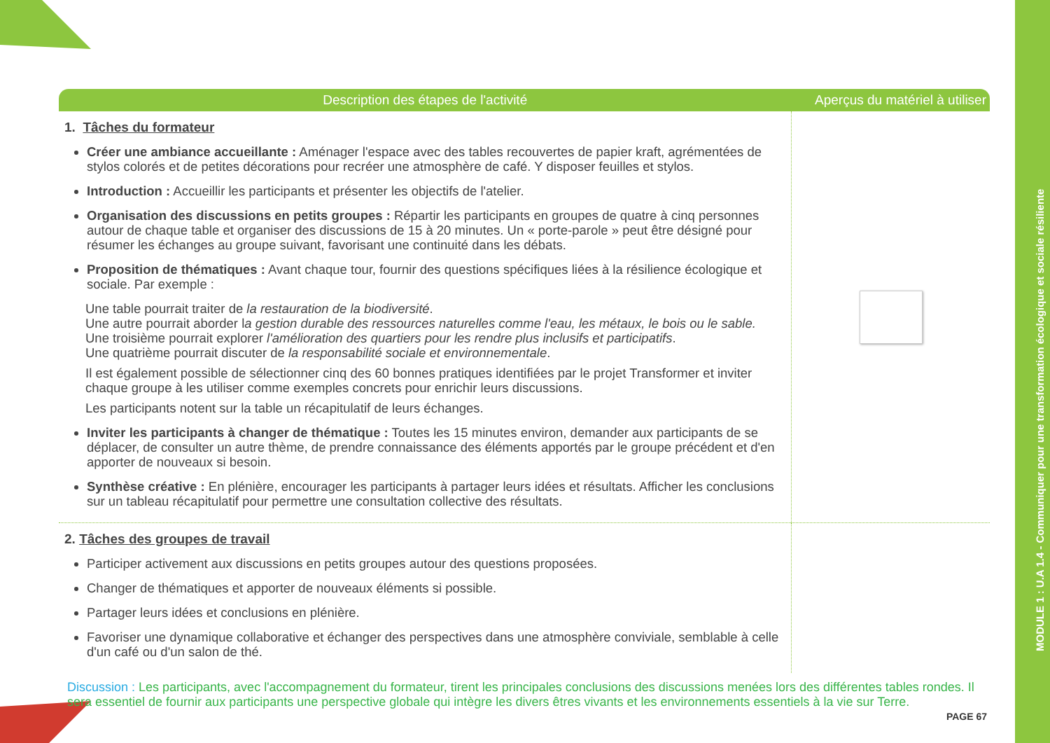MODULE 1 : U.A 1.4 - Communiquer pour une transformation écologique et sociale résiliente
| Description des étapes de l'activité | Aperçus du matériel à utiliser |
| --- | --- |
| 1. Tâches du formateur Créer une ambiance accueillante : Aménager l'espace avec des tables recouvertes de papier kraft, agrémentées de stylos colorés et de petites décorations pour recréer une atmosphère de café. Y disposer feuilles et stylos. Introduction : Accueillir les participants et présenter les objectifs de l'atelier. Organisation des discussions en petits groupes : Répartir les participants en groupes de quatre à cinq personnes autour de chaque table et organiser des discussions de 15 à 20 minutes. Un « porte-parole » peut être désigné pour résumer les échanges au groupe suivant, favorisant une continuité dans les débats. Proposition de thématiques : Avant chaque tour, fournir des questions spécifiques liées à la résilience écologique et sociale. Par exemple : Une table pourrait traiter de la restauration de la biodiversité . Une autre pourrait aborder l a gestion durable des ressources naturelles comme l'eau, les métaux, le bois ou le sable. Une troisième pourrait explorer l'amélioration des quartiers pour les rendre plus inclusifs et participatifs . Une quatrième pourrait discuter de la responsabilité sociale et environnementale . Il est également possible de sélectionner cinq des 60 bonnes pratiques identifiées par le projet Transformer et inviter chaque groupe à les utiliser comme exemples concrets pour enrichir leurs discussions. Les participants notent sur la table un récapitulatif de leurs échanges. Inviter les participants à changer de thématique : Toutes les 15 minutes environ, demander aux participants de se déplacer, de consulter un autre thème, de prendre connaissance des éléments apportés par le groupe précédent et d'en apporter de nouveaux si besoin. Synthèse créative : En plénière, encourager les participants à partager leurs idées et résultats. Afficher les conclusions sur un tableau récapitulatif pour permettre une consultation collective des résultats. | |
| 2. Tâches des groupes de travail Participer activement aux discussions en petits groupes autour des questions proposées. Changer de thématiques et apporter de nouveaux éléments si possible. Partager leurs idées et conclusions en plénière. Favoriser une dynamique collaborative et échanger des perspectives dans une atmosphère conviviale, semblable à celle d'un café ou d'un salon de thé. | |
Discussion : Les participants, avec l'accompagnement du formateur, tirent les principales conclusions des discussions menées lors des différentes tables rondes. Il sera essentiel de fournir aux participants une perspective globale qui intègre les divers êtres vivants et les environnements essentiels à la vie sur Terre.
PAGE 67